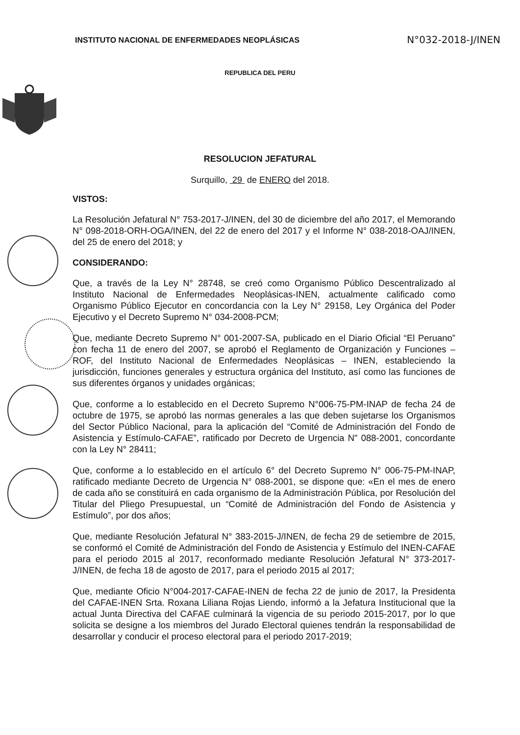INSTITUTO NACIONAL DE ENFERMEDADES NEOPLÁSICAS N°032-2018-J/INEN
REPUBLICA DEL PERU
RESOLUCION JEFATURAL
Surquillo, 29 de ENERO del 2018.
VISTOS:
La Resolución Jefatural N° 753-2017-J/INEN, del 30 de diciembre del año 2017, el Memorando N° 098-2018-ORH-OGA/INEN, del 22 de enero del 2017 y el Informe N° 038-2018-OAJ/INEN, del 25 de enero del 2018; y
CONSIDERANDO:
Que, a través de la Ley N° 28748, se creó como Organismo Público Descentralizado al Instituto Nacional de Enfermedades Neoplásicas-INEN, actualmente calificado como Organismo Público Ejecutor en concordancia con la Ley N° 29158, Ley Orgánica del Poder Ejecutivo y el Decreto Supremo N° 034-2008-PCM;
Que, mediante Decreto Supremo N° 001-2007-SA, publicado en el Diario Oficial “El Peruano” con fecha 11 de enero del 2007, se aprobó el Reglamento de Organización y Funciones – ROF, del Instituto Nacional de Enfermedades Neoplásicas – INEN, estableciendo la jurisdicción, funciones generales y estructura orgánica del Instituto, así como las funciones de sus diferentes órganos y unidades orgánicas;
Que, conforme a lo establecido en el Decreto Supremo N°006-75-PM-INAP de fecha 24 de octubre de 1975, se aprobó las normas generales a las que deben sujetarse los Organismos del Sector Público Nacional, para la aplicación del “Comité de Administración del Fondo de Asistencia y Estímulo-CAFAE”, ratificado por Decreto de Urgencia N" 088-2001, concordante con la Ley N° 28411;
Que, conforme a lo establecido en el artículo 6° del Decreto Supremo N° 006-75-PM-INAP, ratificado mediante Decreto de Urgencia N° 088-2001, se dispone que: «En el mes de enero de cada año se constituirá en cada organismo de la Administración Pública, por Resolución del Titular del Pliego Presupuestal, un “Comité de Administración del Fondo de Asistencia y Estímulo”, por dos años;
Que, mediante Resolución Jefatural N° 383-2015-J/INEN, de fecha 29 de setiembre de 2015, se conformó el Comité de Administración del Fondo de Asistencia y Estímulo del INEN-CAFAE para el periodo 2015 al 2017, reconformado mediante Resolución Jefatural N° 373-2017-J/INEN, de fecha 18 de agosto de 2017, para el periodo 2015 al 2017;
Que, mediante Oficio N°004-2017-CAFAE-INEN de fecha 22 de junio de 2017, la Presidenta del CAFAE-INEN Srta. Roxana Liliana Rojas Liendo, informó a la Jefatura Institucional que la actual Junta Directiva del CAFAE culminará la vigencia de su periodo 2015-2017, por lo que solicita se designe a los miembros del Jurado Electoral quienes tendrán la responsabilidad de desarrollar y conducir el proceso electoral para el periodo 2017-2019;